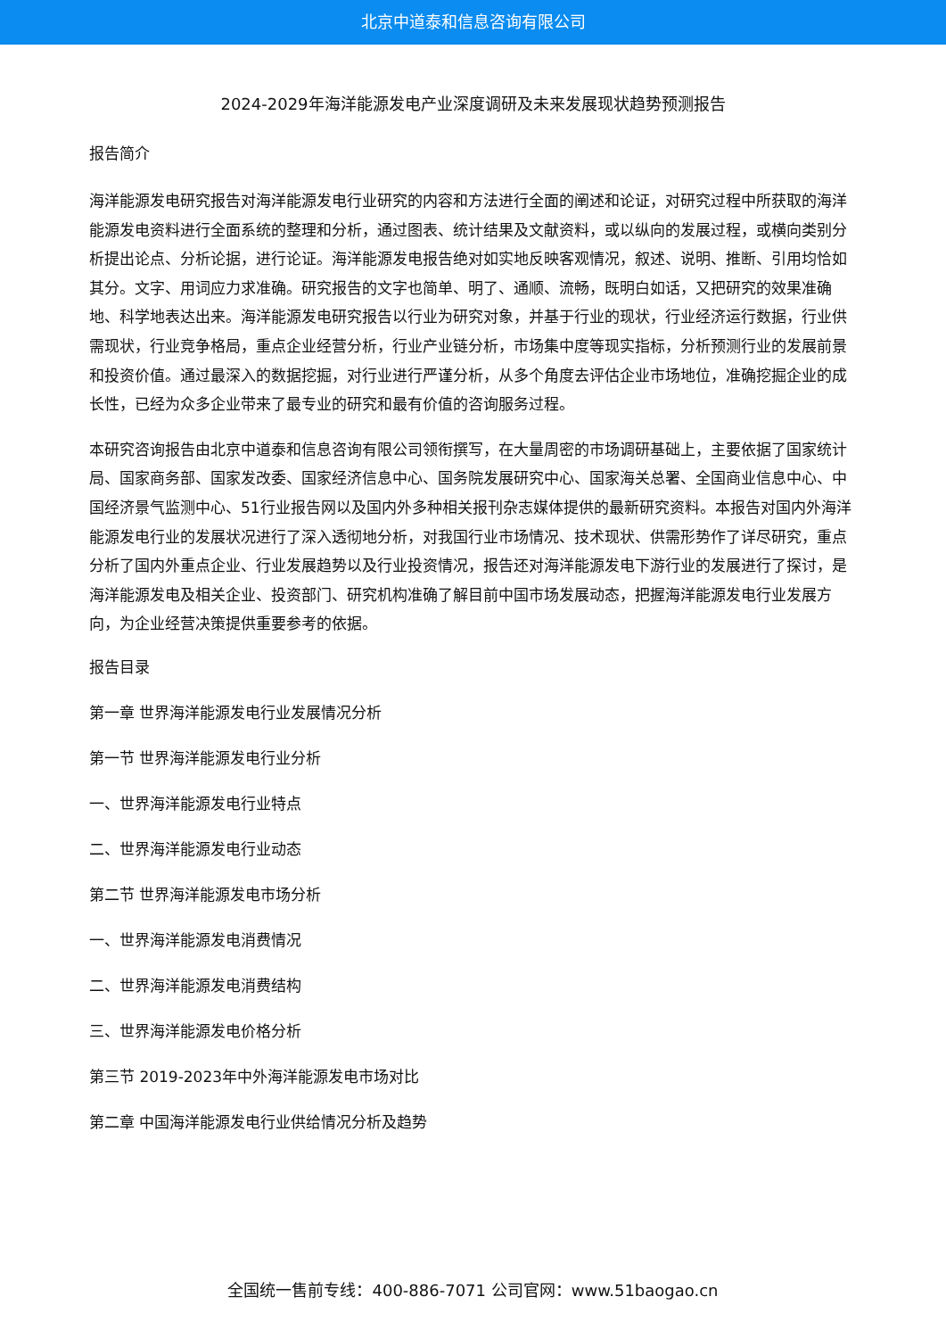北京中道泰和信息咨询有限公司
2024-2029年海洋能源发电产业深度调研及未来发展现状趋势预测报告
报告简介
海洋能源发电研究报告对海洋能源发电行业研究的内容和方法进行全面的阐述和论证，对研究过程中所获取的海洋能源发电资料进行全面系统的整理和分析，通过图表、统计结果及文献资料，或以纵向的发展过程，或横向类别分析提出论点、分析论据，进行论证。海洋能源发电报告绝对如实地反映客观情况，叙述、说明、推断、引用均恰如其分。文字、用词应力求准确。研究报告的文字也简单、明了、通顺、流畅，既明白如话，又把研究的效果准确地、科学地表达出来。海洋能源发电研究报告以行业为研究对象，并基于行业的现状，行业经济运行数据，行业供需现状，行业竞争格局，重点企业经营分析，行业产业链分析，市场集中度等现实指标，分析预测行业的发展前景和投资价值。通过最深入的数据挖掘，对行业进行严谨分析，从多个角度去评估企业市场地位，准确挖掘企业的成长性，已经为众多企业带来了最专业的研究和最有价值的咨询服务过程。
本研究咨询报告由北京中道泰和信息咨询有限公司领衔撰写，在大量周密的市场调研基础上，主要依据了国家统计局、国家商务部、国家发改委、国家经济信息中心、国务院发展研究中心、国家海关总署、全国商业信息中心、中国经济景气监测中心、51行业报告网以及国内外多种相关报刊杂志媒体提供的最新研究资料。本报告对国内外海洋能源发电行业的发展状况进行了深入透彻地分析，对我国行业市场情况、技术现状、供需形势作了详尽研究，重点分析了国内外重点企业、行业发展趋势以及行业投资情况，报告还对海洋能源发电下游行业的发展进行了探讨，是海洋能源发电及相关企业、投资部门、研究机构准确了解目前中国市场发展动态，把握海洋能源发电行业发展方向，为企业经营决策提供重要参考的依据。
报告目录
第一章 世界海洋能源发电行业发展情况分析
第一节 世界海洋能源发电行业分析
一、世界海洋能源发电行业特点
二、世界海洋能源发电行业动态
第二节 世界海洋能源发电市场分析
一、世界海洋能源发电消费情况
二、世界海洋能源发电消费结构
三、世界海洋能源发电价格分析
第三节 2019-2023年中外海洋能源发电市场对比
第二章 中国海洋能源发电行业供给情况分析及趋势
全国统一售前专线：400-886-7071 公司官网：www.51baogao.cn